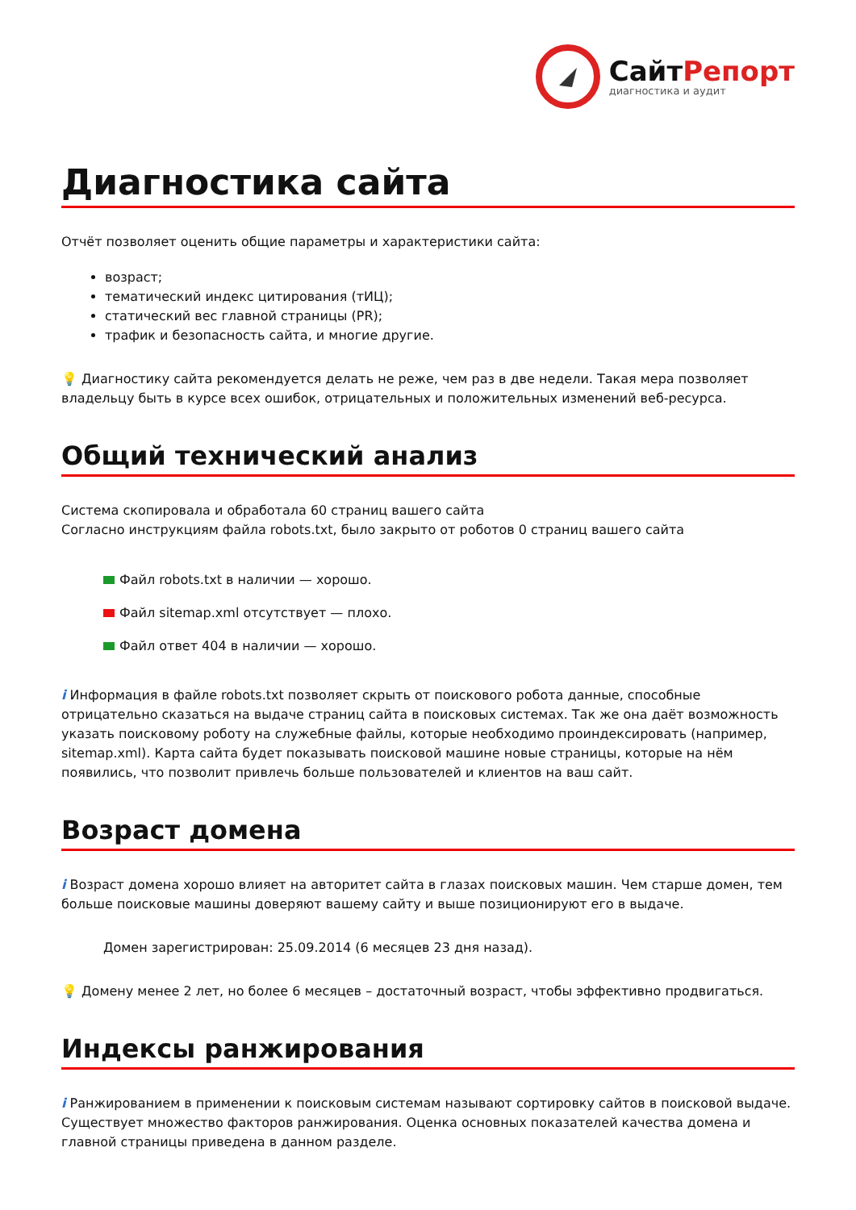СайтРепорт
диагностика и аудит
Диагностика сайта
Отчёт позволяет оценить общие параметры и характеристики сайта:
возраст;
тематический индекс цитирования (тИЦ);
статический вес главной страницы (PR);
трафик и безопасность сайта, и многие другие.
💡 Диагностику сайта рекомендуется делать не реже, чем раз в две недели. Такая мера позволяет владельцу быть в курсе всех ошибок, отрицательных и положительных изменений веб-ресурса.
Общий технический анализ
Система скопировала и обработала 60 страниц вашего сайта
Согласно инструкциям файла robots.txt, было закрыто от роботов 0 страниц вашего сайта
Файл robots.txt в наличии — хорошо.
Файл sitemap.xml отсутствует — плохо.
Файл ответ 404 в наличии — хорошо.
i Информация в файле robots.txt позволяет скрыть от поискового робота данные, способные отрицательно сказаться на выдаче страниц сайта в поисковых системах. Так же она даёт возможность указать поисковому роботу на служебные файлы, которые необходимо проиндексировать (например, sitemap.xml). Карта сайта будет показывать поисковой машине новые страницы, которые на нём появились, что позволит привлечь больше пользователей и клиентов на ваш сайт.
Возраст домена
i Возраст домена хорошо влияет на авторитет сайта в глазах поисковых машин. Чем старше домен, тем больше поисковые машины доверяют вашему сайту и выше позиционируют его в выдаче.
Домен зарегистрирован: 25.09.2014 (6 месяцев 23 дня назад).
💡 Домену менее 2 лет, но более 6 месяцев – достаточный возраст, чтобы эффективно продвигаться.
Индексы ранжирования
i Ранжированием в применении к поисковым системам называют сортировку сайтов в поисковой выдаче. Существует множество факторов ранжирования. Оценка основных показателей качества домена и главной страницы приведена в данном разделе.